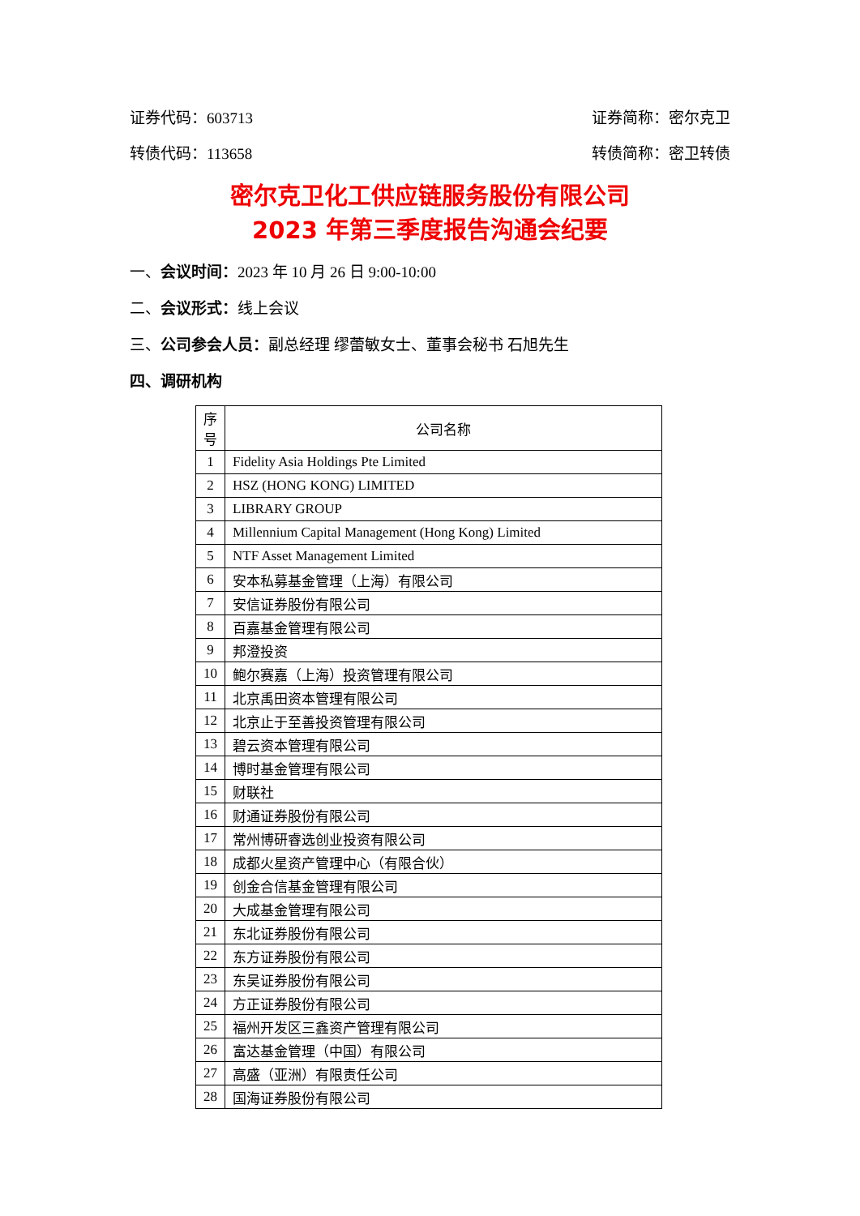证券代码：603713 证券简称：密尔克卫
转债代码：113658 转债简称：密卫转债
密尔克卫化工供应链服务股份有限公司
2023 年第三季度报告沟通会纪要
一、会议时间：2023 年 10 月 26 日 9:00-10:00
二、会议形式：线上会议
三、公司参会人员：副总经理 缪蕾敏女士、董事会秘书 石旭先生
四、调研机构
| 序 号 | 公司名称 |
| --- | --- |
| 1 | Fidelity Asia Holdings Pte Limited |
| 2 | HSZ (HONG KONG) LIMITED |
| 3 | LIBRARY GROUP |
| 4 | Millennium Capital Management (Hong Kong) Limited |
| 5 | NTF Asset Management Limited |
| 6 | 安本私募基金管理（上海）有限公司 |
| 7 | 安信证券股份有限公司 |
| 8 | 百嘉基金管理有限公司 |
| 9 | 邦澄投资 |
| 10 | 鲍尔赛嘉（上海）投资管理有限公司 |
| 11 | 北京禹田资本管理有限公司 |
| 12 | 北京止于至善投资管理有限公司 |
| 13 | 碧云资本管理有限公司 |
| 14 | 博时基金管理有限公司 |
| 15 | 财联社 |
| 16 | 财通证券股份有限公司 |
| 17 | 常州博研睿选创业投资有限公司 |
| 18 | 成都火星资产管理中心（有限合伙） |
| 19 | 创金合信基金管理有限公司 |
| 20 | 大成基金管理有限公司 |
| 21 | 东北证券股份有限公司 |
| 22 | 东方证券股份有限公司 |
| 23 | 东吴证券股份有限公司 |
| 24 | 方正证券股份有限公司 |
| 25 | 福州开发区三鑫资产管理有限公司 |
| 26 | 富达基金管理（中国）有限公司 |
| 27 | 高盛（亚洲）有限责任公司 |
| 28 | 国海证券股份有限公司 |